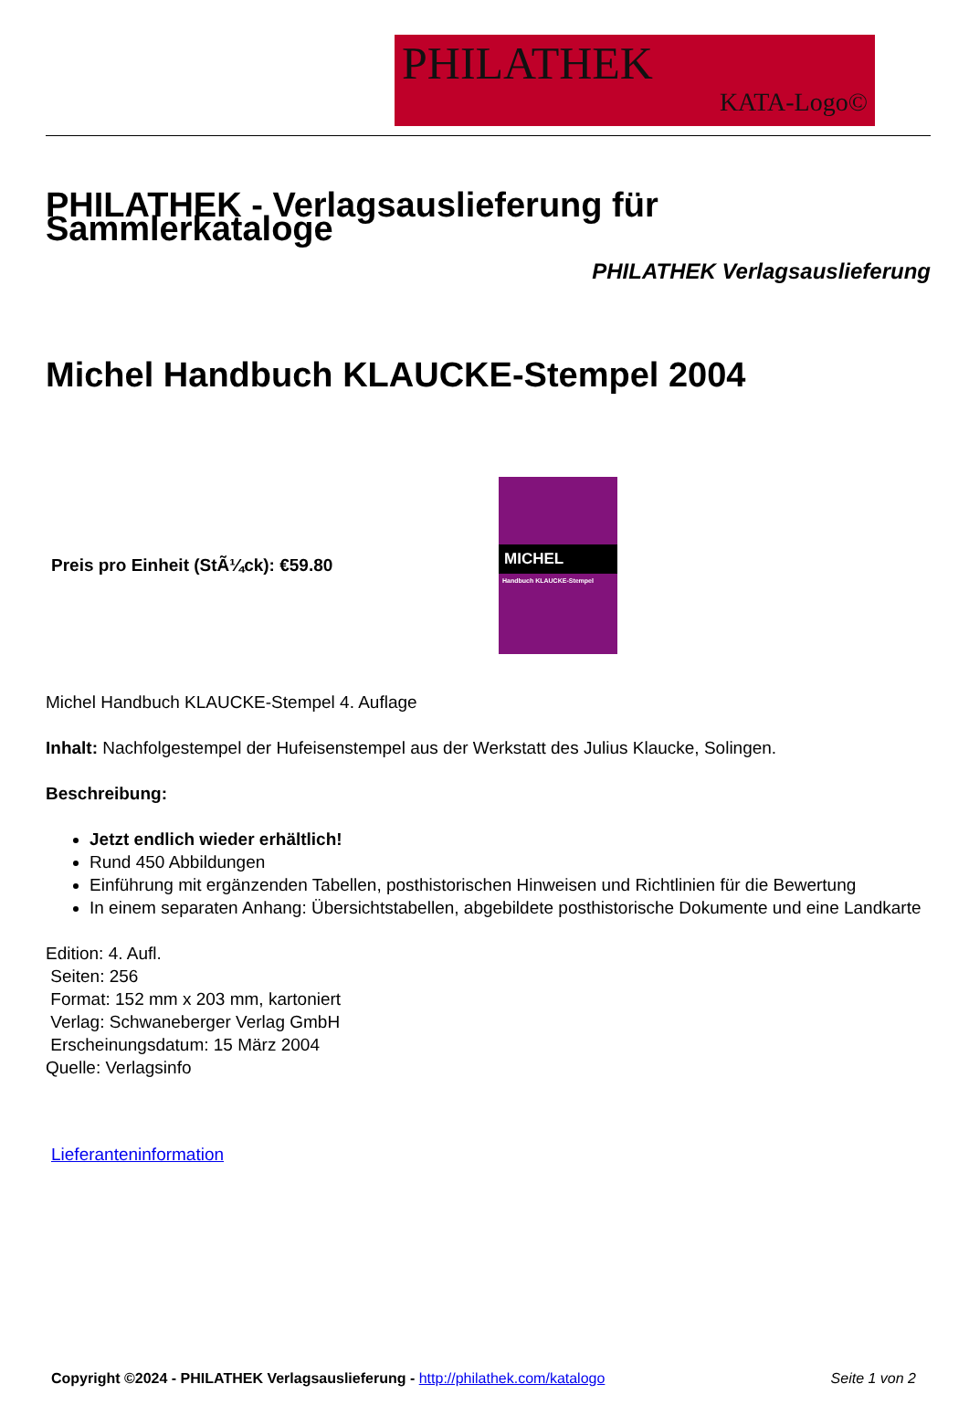PHILATHEK
KATA-Logo©
PHILATHEK - Verlagsauslieferung für Sammlerkataloge
PHILATHEK Verlagsauslieferung
Michel Handbuch KLAUCKE-Stempel 2004
Preis pro Einheit (StÃ¼ck): €59.80
MICHEL
Handbuch KLAUCKE-Stempel
Michel Handbuch KLAUCKE-Stempel 4. Auflage
Inhalt: Nachfolgestempel der Hufeisenstempel aus der Werkstatt des Julius Klaucke, Solingen.
Beschreibung:
Jetzt endlich wieder erhältlich!
Rund 450 Abbildungen
Einführung mit ergänzenden Tabellen, posthistorischen Hinweisen und Richtlinien für die Bewertung
In einem separaten Anhang: Übersichtstabellen, abgebildete posthistorische Dokumente und eine Landkarte
Edition: 4. Aufl.
Seiten: 256
Format: 152 mm x 203 mm, kartoniert
Verlag: Schwaneberger Verlag GmbH
Erscheinungsdatum: 15 März 2004
Quelle: Verlagsinfo
Lieferanteninformation
Copyright ©2024 - PHILATHEK Verlagsauslieferung - http://philathek.com/katalogo Seite 1 von 2